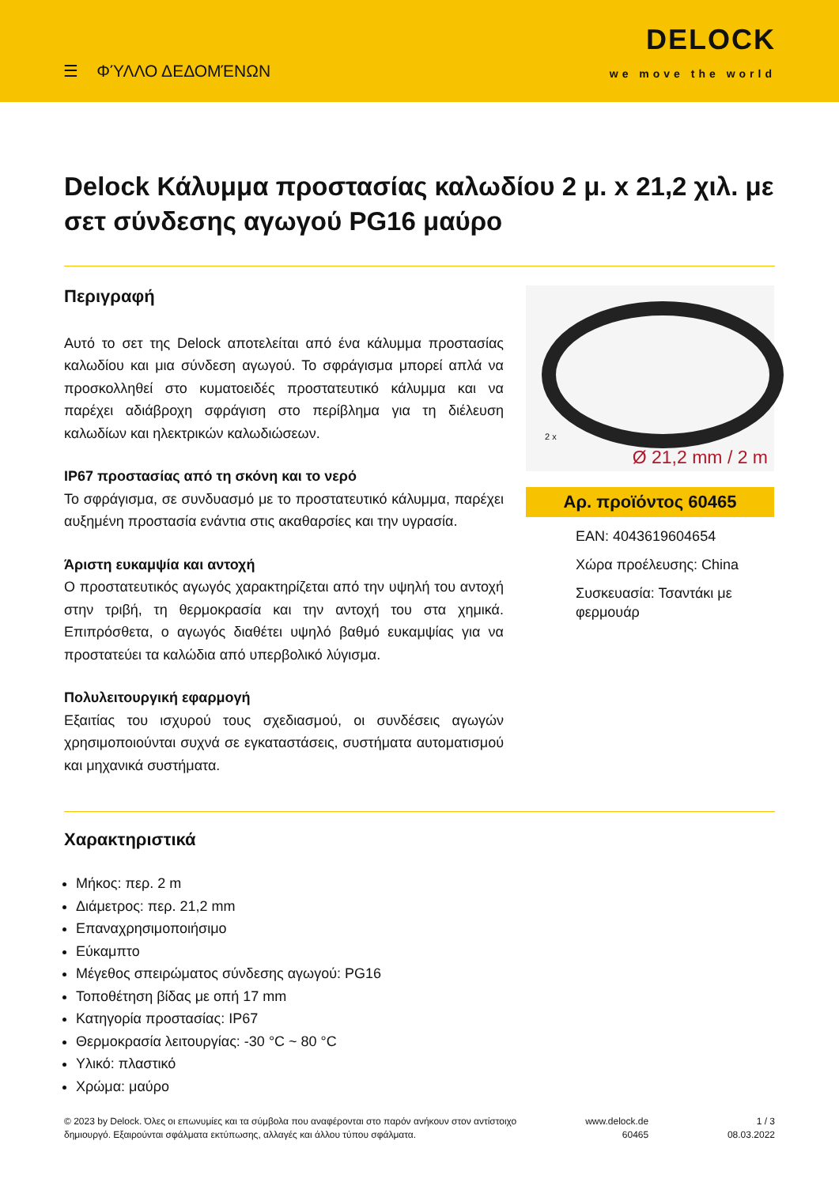☰ ΦΎΛΛΟ ΔΕΔΟΜΈΝΩΝ
DELOCK
we move the world
Delock Κάλυμμα προστασίας καλωδίου 2 μ. x 21,2 χιλ. με σετ σύνδεσης αγωγού PG16 μαύρο
Περιγραφή
Αυτό το σετ της Delock αποτελείται από ένα κάλυμμα προστασίας καλωδίου και μια σύνδεση αγωγού. Το σφράγισμα μπορεί απλά να προσκολληθεί στο κυματοειδές προστατευτικό κάλυμμα και να παρέχει αδιάβροχη σφράγιση στο περίβλημα για τη διέλευση καλωδίων και ηλεκτρικών καλωδιώσεων.
IP67 προστασίας από τη σκόνη και το νερό
Το σφράγισμα, σε συνδυασμό με το προστατευτικό κάλυμμα, παρέχει αυξημένη προστασία ενάντια στις ακαθαρσίες και την υγρασία.
Άριστη ευκαμψία και αντοχή
Ο προστατευτικός αγωγός χαρακτηρίζεται από την υψηλή του αντοχή στην τριβή, τη θερμοκρασία και την αντοχή του στα χημικά. Επιπρόσθετα, ο αγωγός διαθέτει υψηλό βαθμό ευκαμψίας για να προστατεύει τα καλώδια από υπερβολικό λύγισμα.
Πολυλειτουργική εφαρμογή
Εξαιτίας του ισχυρού τους σχεδιασμού, οι συνδέσεις αγωγών χρησιμοποιούνται συχνά σε εγκαταστάσεις, συστήματα αυτοματισμού και μηχανικά συστήματα.
2 x
Ø 21,2 mm / 2 m
Αρ. προϊόντος 60465
EAN: 4043619604654
Χώρα προέλευσης: China
Συσκευασία: Τσαντάκι με φερμουάρ
Χαρακτηριστικά
Μήκος: περ. 2 m
Διάμετρος: περ. 21,2 mm
Επαναχρησιμοποιήσιμο
Εύκαμπτο
Μέγεθος σπειρώματος σύνδεσης αγωγού: PG16
Τοποθέτηση βίδας με οπή 17 mm
Κατηγορία προστασίας: IP67
Θερμοκρασία λειτουργίας: -30 °C ~ 80 °C
Υλικό: πλαστικό
Χρώμα: μαύρο
© 2023 by Delock. Όλες οι επωνυμίες και τα σύμβολα που αναφέρονται στο παρόν ανήκουν στον αντίστοιχο δημιουργό. Εξαιρούνται σφάλματα εκτύπωσης, αλλαγές και άλλου τύπου σφάλματα.
www.delock.de
60465
1 / 3
08.03.2022